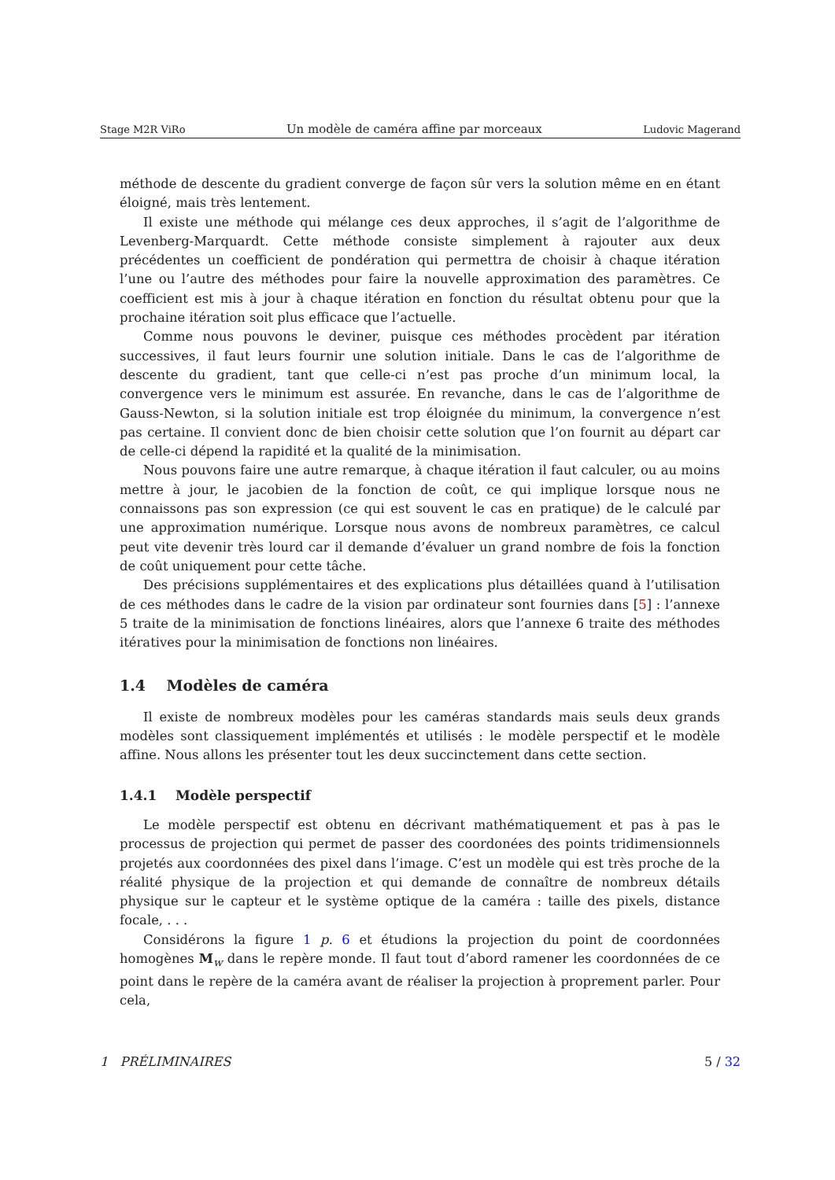Stage M2R ViRo Un modèle de caméra affine par morceaux Ludovic Magerand
méthode de descente du gradient converge de façon sûr vers la solution même en en étant éloigné, mais très lentement.
Il existe une méthode qui mélange ces deux approches, il s’agit de l’algorithme de Levenberg-Marquardt. Cette méthode consiste simplement à rajouter aux deux précédentes un coefficient de pondération qui permettra de choisir à chaque itération l’une ou l’autre des méthodes pour faire la nouvelle approximation des paramètres. Ce coefficient est mis à jour à chaque itération en fonction du résultat obtenu pour que la prochaine itération soit plus efficace que l’actuelle.
Comme nous pouvons le deviner, puisque ces méthodes procèdent par itération successives, il faut leurs fournir une solution initiale. Dans le cas de l’algorithme de descente du gradient, tant que celle-ci n’est pas proche d’un minimum local, la convergence vers le minimum est assurée. En revanche, dans le cas de l’algorithme de Gauss-Newton, si la solution initiale est trop éloignée du minimum, la convergence n’est pas certaine. Il convient donc de bien choisir cette solution que l’on fournit au départ car de celle-ci dépend la rapidité et la qualité de la minimisation.
Nous pouvons faire une autre remarque, à chaque itération il faut calculer, ou au moins mettre à jour, le jacobien de la fonction de coût, ce qui implique lorsque nous ne connaissons pas son expression (ce qui est souvent le cas en pratique) de le calculé par une approximation numérique. Lorsque nous avons de nombreux paramètres, ce calcul peut vite devenir très lourd car il demande d’évaluer un grand nombre de fois la fonction de coût uniquement pour cette tâche.
Des précisions supplémentaires et des explications plus détaillées quand à l’utilisation de ces méthodes dans le cadre de la vision par ordinateur sont fournies dans [5] : l’annexe 5 traite de la minimisation de fonctions linéaires, alors que l’annexe 6 traite des méthodes itératives pour la minimisation de fonctions non linéaires.
1.4 Modèles de caméra
Il existe de nombreux modèles pour les caméras standards mais seuls deux grands modèles sont classiquement implémentés et utilisés : le modèle perspectif et le modèle affine. Nous allons les présenter tout les deux succinctement dans cette section.
1.4.1 Modèle perspectif
Le modèle perspectif est obtenu en décrivant mathématiquement et pas à pas le processus de projection qui permet de passer des coordonées des points tridimensionnels projetés aux coordonnées des pixel dans l’image. C’est un modèle qui est très proche de la réalité physique de la projection et qui demande de connaître de nombreux détails physique sur le capteur et le système optique de la caméra : taille des pixels, distance focale, . . .
Considérons la figure 1 p. 6 et étudions la projection du point de coordonnées homogènes M<sub>w</sub> dans le repère monde. Il faut tout d’abord ramener les coordonnées de ce point dans le repère de la caméra avant de réaliser la projection à proprement parler. Pour cela,
1 PRÉLIMINAIRES 5 / 32